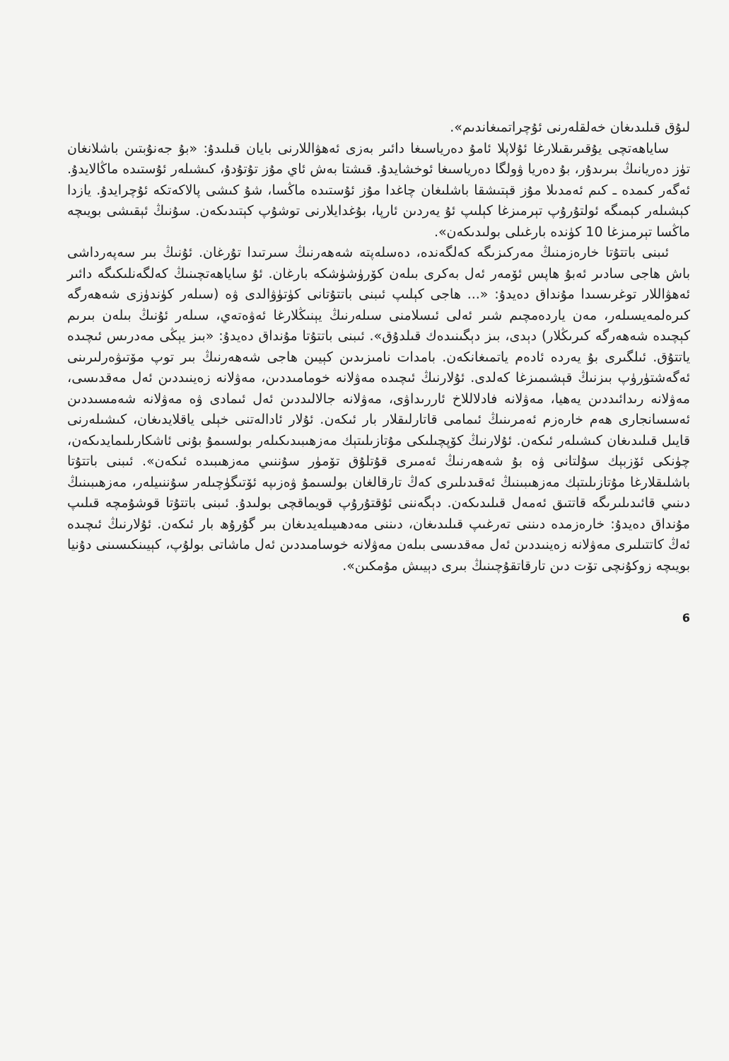لىۇق قىلىدىغان خەلقلەرنى ئۇچراتمىغاندىم».
ساياھەتچى يۇقىرىقىلارغا ئۇلاپلا ئامۇ دەرياسىغا دائىر بەزى ئەھۋاللارنى بايان قىلىدۇ: «بۇ جەنۇبتىن باشلانغان تۈز دەريانىڭ بىرىدۇر، بۇ دەريا ۋولگا دەرياسىغا ئوخشايدۇ. قىشتا بەش ئاي مۇز تۇتۇدۇ، كىشىلەر ئۇستىدە ماڭالايدۇ. ئەگەر كىمدە ـ كىم ئەمدىلا مۇز قېتىشقا باشلىغان چاغدا مۇز ئۇستىدە ماڭسا، شۇ كىشى پالاكەتكە ئۇچرايدۇ. يازدا كېشىلەر كېمىگە ئولتۇرۇپ تېرمىزغا كېلىپ ئۇ يەردىن ئارپا، بۇغدايلارنى توشۇپ كېتىدىكەن. سۇنىڭ ئېقىشى بويىچە ماڭسا تېرمىزغا 10 كۈندە بارغىلى بولىدىكەن».
ئىبنى باتتۇتا خارەزمنىڭ مەركىزىگە كەلگەندە، دەسلەپتە شەھەرنىڭ سىرتىدا تۇرغان. ئۇنىڭ بىر سەپەرداشى باش ھاجى سادىر ئەبۇ ھاپس ئۆمەر ئەل بەكرى بىلەن كۆرۈشۈشكە بارغان. ئۇ ساياھەتچىنىڭ كەلگەنلىكىگە دائىر ئەھۋاللار توغرىسىدا مۇنداق دەيدۇ: «... ھاجى كېلىپ ئىبنى باتتۇتانى كۈتۈۋالدى ۋە (سىلەر كۈندۈزى شەھەرگە كىرەلمەيسىلەر، مەن ياردەمچىم شىر ئەلى ئىسلامنى سىلەرنىڭ يېنىڭلارغا ئەۋەتەي، سىلەر ئۇنىڭ بىلەن بىرىم كېچىدە شەھەرگە كىرىڭلار) دېدى، بىز دېگىنىدەك قىلدۇق». ئىبنى باتتۇتا مۇنداق دەيدۇ: «بىز يېڭى مەدرىس ئىچىدە ياتتۇق. ئىلگىرى بۇ يەردە ئادەم ياتمىغانكەن. بامدات نامىزىدىن كېيىن ھاجى شەھەرنىڭ بىر توپ مۆتىۋەرلىرىنى ئەگەشتۈرۈپ بىزنىڭ قېشىمىزغا كەلدى. ئۇلارنىڭ ئىچىدە مەۋلانە خومامىددىن، مەۋلانە زەينىددىن ئەل مەقدىسى، مەۋلانە رىدائىددىن يەھيا، مەۋلانە فادلاللاخ ئاررىداۋى، مەۋلانە جالالىددىن ئەل ئىمادى ۋە مەۋلانە شەمسىددىن ئەسسانجارى ھەم خارەزم ئەمرىنىڭ ئىمامى قاتارلىقلار بار ئىكەن. ئۇلار ئادالەتنى خېلى ياقلايدىغان، كىشىلەرنى قايىل قىلىدىغان كىشىلەر ئىكەن. ئۇلارنىڭ كۆپچىلىكى مۇتازىلىتېك مەزھىبىدىكىلەر بولسىمۇ بۇنى ئاشكارىلىمايدىكەن، چۈنكى ئۆزبېك سۇلتانى ۋە بۇ شەھەرنىڭ ئەمىرى قۇتلۇق تۆمۈر سۇننىي مەزھىبىدە ئىكەن». ئىبنى باتتۇتا باشلىقلارغا مۇتازىلىتېك مەزھىبىنىڭ ئەقىدىلىرى كەڭ تارقالغان بولسىمۇ ۋەزىپە ئۆتىگۈچىلەر سۇننىيلەر، مەزھىبىنىڭ دىنىي قائىدىلىرىگە قاتتىق ئەمەل قىلىدىكەن. دېگەننى ئۇقتۇرۇپ قويماقچى بولىدۇ. ئىبنى باتتۇتا قوشۇمچە قىلىپ مۇنداق دەيدۇ: خارەزمدە دىننى تەرغىپ قىلىدىغان، دىننى مەدھىيىلەيدىغان بىر گۇرۇھ بار ئىكەن. ئۇلارنىڭ ئىچىدە ئەڭ كاتتىلىرى مەۋلانە زەينىددىن ئەل مەقدىسى بىلەن مەۋلانە خوسامىددىن ئەل ماشاتى بولۇپ، كېيىنكىسىنى دۇنيا بويىچە زوكۇنچى تۆت دىن تارقاتقۇچىنىڭ بىرى دېيىش مۇمكىن».
6